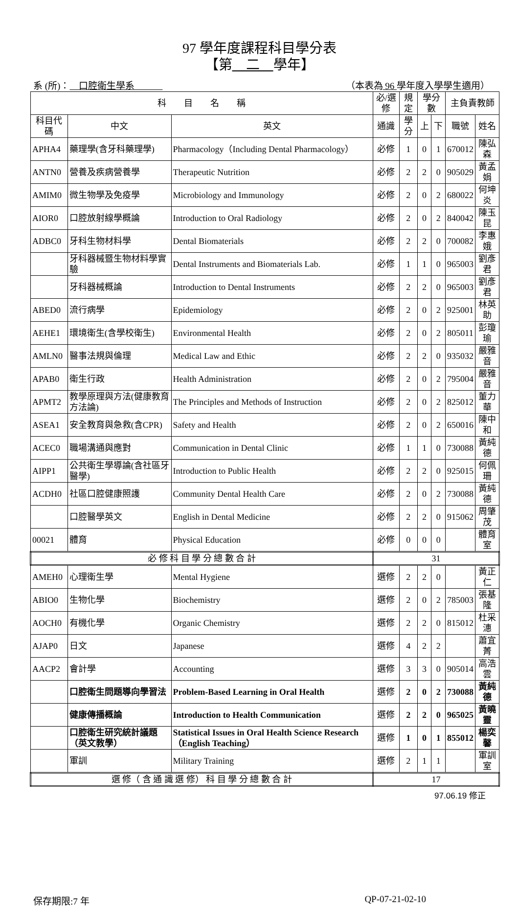97 學年度課程科目學分表
【第　二　學年】
系 (所)：　口腔衛生學系　　　（本表為 96 學年度入學學生適用）
| 科 目 名 稱 | | | 必/選修 | 規定 | 學分數 | | 主負責教師 | |
| --- | --- | --- | --- | --- | --- | --- | --- | --- |
| 科目代碼 | 中文 | 英文 | 通識 | 學分 | 上 | 下 | 職號 | 姓名 |
| APHA4 | 藥理學(含牙科藥理學) | Pharmacology（Including Dental Pharmacology） | 必修 | 1 | 0 | 1 | 670012 | 陳弘森 |
| ANTN0 | 營養及疾病營養學 | Therapeutic Nutrition | 必修 | 2 | 2 | 0 | 905029 | 黃孟娟 |
| AMIM0 | 微生物學及免疫學 | Microbiology and Immunology | 必修 | 2 | 0 | 2 | 680022 | 何坤炎 |
| AIOR0 | 口腔放射線學概論 | Introduction to Oral Radiology | 必修 | 2 | 0 | 2 | 840042 | 陳玉昆 |
| ADBC0 | 牙科生物材料學 | Dental Biomaterials | 必修 | 2 | 2 | 0 | 700082 | 李惠娥 |
| | 牙科器械暨生物材料學實驗 | Dental Instruments and Biomaterials Lab. | 必修 | 1 | 1 | 0 | 965003 | 劉彥君 |
| | 牙科器械概論 | Introduction to Dental Instruments | 必修 | 2 | 2 | 0 | 965003 | 劉彥君 |
| ABED0 | 流行病學 | Epidemiology | 必修 | 2 | 0 | 2 | 925001 | 林英助 |
| AEHE1 | 環境衛生(含學校衛生) | Environmental Health | 必修 | 2 | 0 | 2 | 805011 | 彭瓊瑜 |
| AMLN0 | 醫事法規與倫理 | Medical Law and Ethic | 必修 | 2 | 2 | 0 | 935032 | 嚴雅音 |
| APAB0 | 衛生行政 | Health Administration | 必修 | 2 | 0 | 2 | 795004 | 嚴雅音 |
| APMT2 | 教學原理與方法(健康教育方法論) | The Principles and Methods of Instruction | 必修 | 2 | 0 | 2 | 825012 | 董力華 |
| ASEA1 | 安全教育與急救(含CPR) | Safety and Health | 必修 | 2 | 0 | 2 | 650016 | 陳中和 |
| ACEC0 | 職場溝通與應對 | Communication in Dental Clinic | 必修 | 1 | 1 | 0 | 730088 | 黃純德 |
| AIPP1 | 公共衛生學導論(含社區牙醫學) | Introduction to Public Health | 必修 | 2 | 2 | 0 | 925015 | 何佩珊 |
| ACDH0 | 社區口腔健康照護 | Community Dental Health Care | 必修 | 2 | 0 | 2 | 730088 | 黃純德 |
| | 口腔醫學英文 | English in Dental Medicine | 必修 | 2 | 2 | 0 | 915062 | 周肇茂 |
| 00021 | 體育 | Physical Education | 必修 | 0 | 0 | 0 | | 體育室 |
| 必 修 科 目 學 分 總 數 合 計 | | | 31 | | | | | |
| AMEH0 | 心理衛生學 | Mental Hygiene | 選修 | 2 | 2 | 0 | | 黃正仁 |
| ABIO0 | 生物化學 | Biochemistry | 選修 | 2 | 0 | 2 | 785003 | 張基隆 |
| AOCH0 | 有機化學 | Organic Chemistry | 選修 | 2 | 2 | 0 | 815012 | 杜采潓 |
| AJAP0 | 日文 | Japanese | 選修 | 4 | 2 | 2 | | 蕭宜菁 |
| AACP2 | 會計學 | Accounting | 選修 | 3 | 3 | 0 | 905014 | 高浩雲 |
| | 口腔衛生問題導向學習法 | Problem-Based Learning in Oral Health | 選修 | 2 | 0 | 2 | 730088 | 黃純德 |
| | 健康傳播概論 | Introduction to Health Communication | 選修 | 2 | 2 | 0 | 965025 | 黃曉靈 |
| | 口腔衛生研究統計議題（英文教學） | Statistical Issues in Oral Health Science Research（English Teaching） | 選修 | 1 | 0 | 1 | 855012 | 楊奕馨 |
| | 軍訓 | Military Training | 選修 | 2 | 1 | 1 | | 軍訓室 |
| 選 修（ 含 通 識 選 修） 科 目 學 分 總 數 合 計 | | | 17 | | | | | |
97.06.19 修正
保存期限:7 年 QP-07-21-02-10